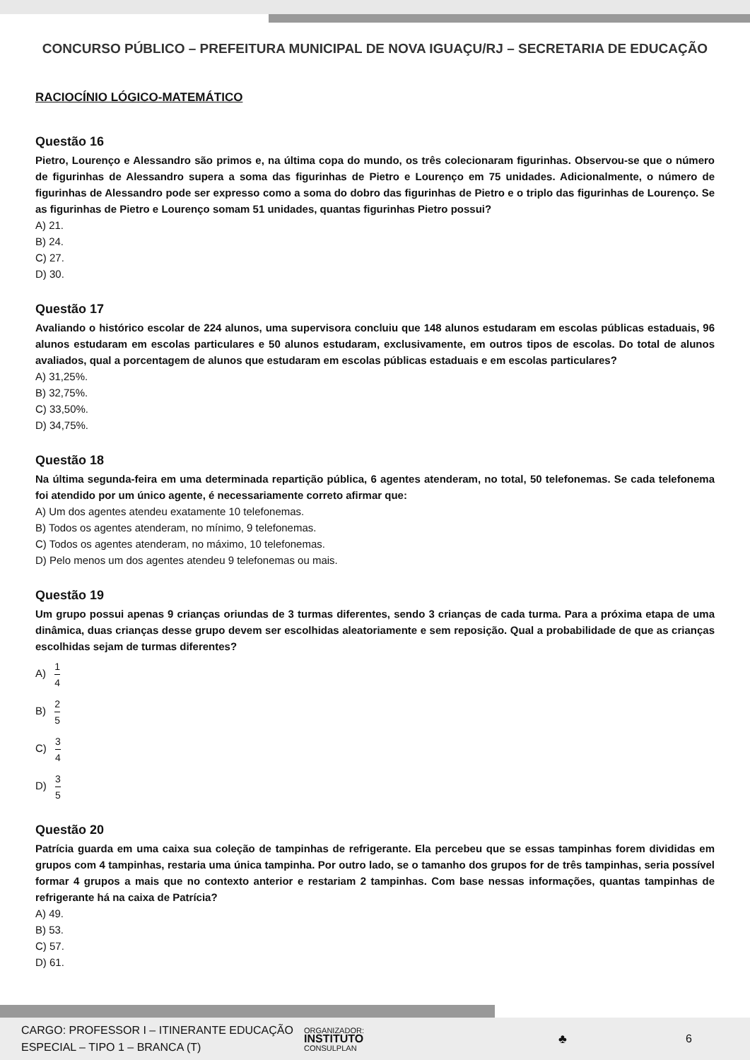CONCURSO PÚBLICO – PREFEITURA MUNICIPAL DE NOVA IGUAÇU/RJ – SECRETARIA DE EDUCAÇÃO
RACIOCÍNIO LÓGICO-MATEMÁTICO
Questão 16
Pietro, Lourenço e Alessandro são primos e, na última copa do mundo, os três colecionaram figurinhas. Observou-se que o número de figurinhas de Alessandro supera a soma das figurinhas de Pietro e Lourenço em 75 unidades. Adicionalmente, o número de figurinhas de Alessandro pode ser expresso como a soma do dobro das figurinhas de Pietro e o triplo das figurinhas de Lourenço. Se as figurinhas de Pietro e Lourenço somam 51 unidades, quantas figurinhas Pietro possui?
A) 21.
B) 24.
C) 27.
D) 30.
Questão 17
Avaliando o histórico escolar de 224 alunos, uma supervisora concluiu que 148 alunos estudaram em escolas públicas estaduais, 96 alunos estudaram em escolas particulares e 50 alunos estudaram, exclusivamente, em outros tipos de escolas. Do total de alunos avaliados, qual a porcentagem de alunos que estudaram em escolas públicas estaduais e em escolas particulares?
A) 31,25%.
B) 32,75%.
C) 33,50%.
D) 34,75%.
Questão 18
Na última segunda-feira em uma determinada repartição pública, 6 agentes atenderam, no total, 50 telefonemas. Se cada telefonema foi atendido por um único agente, é necessariamente correto afirmar que:
A) Um dos agentes atendeu exatamente 10 telefonemas.
B) Todos os agentes atenderam, no mínimo, 9 telefonemas.
C) Todos os agentes atenderam, no máximo, 10 telefonemas.
D) Pelo menos um dos agentes atendeu 9 telefonemas ou mais.
Questão 19
Um grupo possui apenas 9 crianças oriundas de 3 turmas diferentes, sendo 3 crianças de cada turma. Para a próxima etapa de uma dinâmica, duas crianças desse grupo devem ser escolhidas aleatoriamente e sem reposição. Qual a probabilidade de que as crianças escolhidas sejam de turmas diferentes?
A) 1 4
B) 2 5
C) 3 4
D) 3 5
Questão 20
Patrícia guarda em uma caixa sua coleção de tampinhas de refrigerante. Ela percebeu que se essas tampinhas forem divididas em grupos com 4 tampinhas, restaria uma única tampinha. Por outro lado, se o tamanho dos grupos for de três tampinhas, seria possível formar 4 grupos a mais que no contexto anterior e restariam 2 tampinhas. Com base nessas informações, quantas tampinhas de refrigerante há na caixa de Patrícia?
A) 49.
B) 53.
C) 57.
D) 61.
CARGO: PROFESSOR I – ITINERANTE EDUCAÇÃO
ESPECIAL – TIPO 1 – BRANCA (T)
ORGANIZADOR:
INSTITUTO
CONSULPLAN
♣ 6